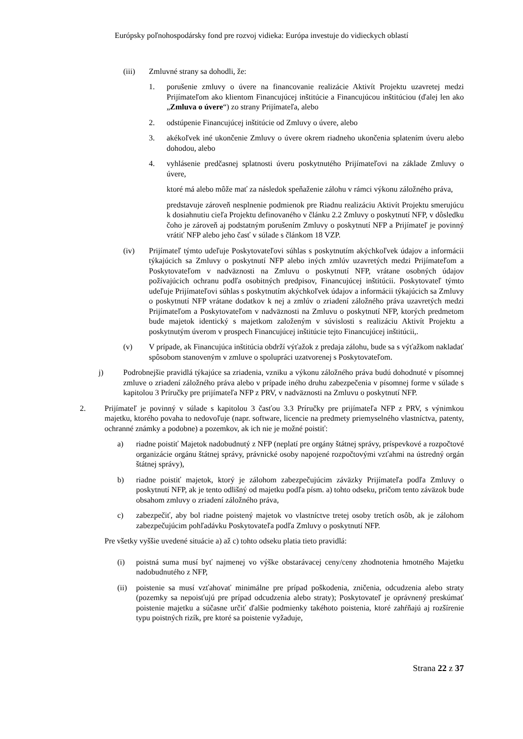Európsky poľnohospodársky fond pre rozvoj vidieka: Európa investuje do vidieckych oblastí
(iii) Zmluvné strany sa dohodli, že:
1. porušenie zmluvy o úvere na financovanie realizácie Aktivít Projektu uzavretej medzi Prijímateľom ako klientom Financujúcej inštitúcie a Financujúcou inštitúciou (ďalej len ako „Zmluva o úvere“) zo strany Prijímateľa, alebo
2. odstúpenie Financujúcej inštitúcie od Zmluvy o úvere, alebo
3. akékoľvek iné ukončenie Zmluvy o úvere okrem riadneho ukončenia splatením úveru alebo dohodou, alebo
4. vyhlásenie predčasnej splatnosti úveru poskytnutého Prijímateľovi na základe Zmluvy o úvere,
ktoré má alebo môže mať za následok speňaženie zálohu v rámci výkonu záložného práva,
predstavuje zároveň nesplnenie podmienok pre Riadnu realizáciu Aktivít Projektu smerujúcu k dosiahnutiu cieľa Projektu definovaného v článku 2.2 Zmluvy o poskytnutí NFP, v dôsledku čoho je zároveň aj podstatným porušením Zmluvy o poskytnutí NFP a Prijímateľ je povinný vrátiť NFP alebo jeho časť v súlade s článkom 18 VZP.
(iv) Prijímateľ týmto udeľuje Poskytovateľovi súhlas s poskytnutím akýchkoľvek údajov a informácii týkajúcich sa Zmluvy o poskytnutí NFP alebo iných zmlúv uzavretých medzi Prijímateľom a Poskytovateľom v nadväznosti na Zmluvu o poskytnutí NFP, vrátane osobných údajov požívajúcich ochranu podľa osobitných predpisov, Financujúcej inštitúcii. Poskytovateľ týmto udeľuje Prijímateľovi súhlas s poskytnutím akýchkoľvek údajov a informácii týkajúcich sa Zmluvy o poskytnutí NFP vrátane dodatkov k nej a zmlúv o zriadení záložného práva uzavretých medzi Prijímateľom a Poskytovateľom v nadväznosti na Zmluvu o poskytnutí NFP, ktorých predmetom bude majetok identický s majetkom založeným v súvislosti s realizáciu Aktivít Projektu a poskytnutým úverom v prospech Financujúcej inštitúcie tejto Financujúcej inštitúcii,.
(v) V prípade, ak Financujúca inštitúcia obdrží výťažok z predaja zálohu, bude sa s výťažkom nakladať spôsobom stanoveným v zmluve o spolupráci uzatvorenej s Poskytovateľom.
j) Podrobnejšie pravidlá týkajúce sa zriadenia, vzniku a výkonu záložného práva budú dohodnuté v písomnej zmluve o zriadení záložného práva alebo v prípade iného druhu zabezpečenia v písomnej forme v súlade s kapitolou 3 Príručky pre prijímateľa NFP z PRV, v nadväznosti na Zmluvu o poskytnutí NFP.
2. Prijímateľ je povinný v súlade s kapitolou 3 časťou 3.3 Príručky pre prijímateľa NFP z PRV, s výnimkou majetku, ktorého povaha to nedovoľuje (napr. software, licencie na predmety priemyselného vlastníctva, patenty, ochranné známky a podobne) a pozemkov, ak ich nie je možné poistiť:
a) riadne poistiť Majetok nadobudnutý z NFP (neplatí pre orgány štátnej správy, príspevkové a rozpočtové organizácie orgánu štátnej správy, právnické osoby napojené rozpočtovými vzťahmi na ústredný orgán štátnej správy),
b) riadne poistiť majetok, ktorý je zálohom zabezpečujúcim záväzky Prijímateľa podľa Zmluvy o poskytnutí NFP, ak je tento odlišný od majetku podľa písm. a) tohto odseku, pričom tento záväzok bude obsahom zmluvy o zriadení záložného práva,
c) zabezpečiť, aby bol riadne poistený majetok vo vlastníctve tretej osoby tretích osôb, ak je zálohom zabezpečujúcim pohľadávku Poskytovateľa podľa Zmluvy o poskytnutí NFP.
Pre všetky vyššie uvedené situácie a) až c) tohto odseku platia tieto pravidlá:
(i) poistná suma musí byť najmenej vo výške obstarávacej ceny/ceny zhodnotenia hmotného Majetku nadobudnutého z NFP,
(ii)
poistenie sa musí vzťahovať minimálne pre prípad poškodenia, zničenia, odcudzenia alebo straty (pozemky sa nepoisťujú pre prípad odcudzenia alebo straty); Poskytovateľ je oprávnený preskúmať poistenie majetku a súčasne určiť ďalšie podmienky takéhoto poistenia, ktoré zahŕňajú aj rozšírenie typu poistných rizík, pre ktoré sa poistenie vyžaduje,
Strana 22 z 37